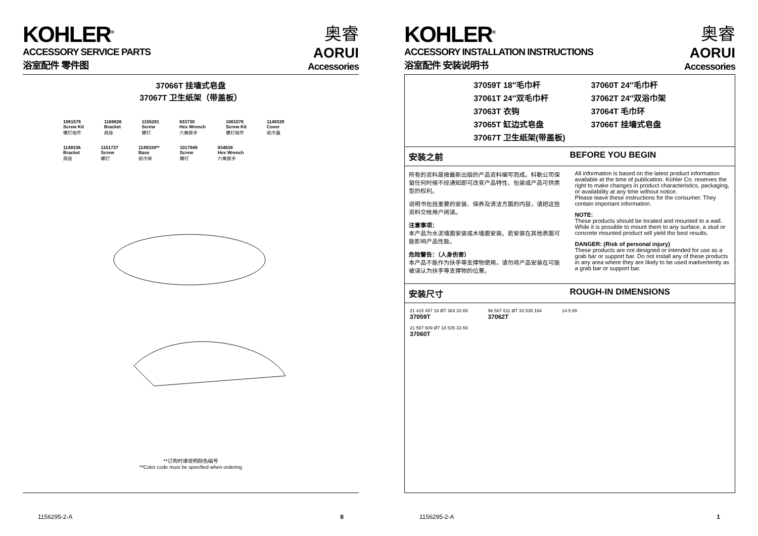KOHLER<sup>®</sup>
ACCESSORY SERVICE PARTS
浴室配件 零件图
奥睿
AORUI
Accessories
37066T 挂墙式皂盘
37067T 卫生纸架（带盖板）
1061576
Screw Kit
螺钉组件
1168826
Bracket
底座
1155281
Screw
螺钉
833730
Hex Wrench
六角扳手
1061576
Screw Kit
螺钉组件
1149339
Cover
纸巾盖
1149336
Bracket
底座
1151737
Screw
螺钉
1149338**
Base
纸巾架
1017949
Screw
螺钉
834638
Hex Wrench
六角扳手
**订购时请说明颜色编号
**Color code must be specified when ordering
1156295-2-A 8
KOHLER<sup>®</sup>
ACCESSORY INSTALLATION INSTRUCTIONS
浴室配件 安装说明书
奥睿
AORUI
Accessories
| 37059T 18″毛巾杆 | 37060T 24″毛巾杆 |
| 37061T 24″双毛巾杆 | 37062T 24″双浴巾架 |
| 37063T 衣钩 | 37064T 毛巾环 |
| 37065T 缸边式皂盘 | 37066T 挂墙式皂盘 |
| 37067T 卫生纸架(带盖板) | |
安装之前 BEFORE YOU BEGIN
所有的资料是按最新出版的产品资料编写而成。科勒公司保留任何时候不经通知即可改变产品特性、包装或产品可供类型的权利。
说明书包括重要的安装、保养及清洁方面的内容，请把这些资料交给用户阅读。
注意事项：
本产品为水泥墙面安装或木墙面安装。若安装在其他表面可能影响产品性能。
危险警告：（人身伤害）
本产品不能作为扶手等支撑物使用，请勿将产品安装在可能被误认为扶手等支撑物的位置。
All information is based on the latest product information available at the time of publication. Kohler Co. reserves the right to make changes in product characteristics, packaging, or availability at any time without notice.
Please leave these instructions for the consumer. They contain important information.
NOTE:
These products should be located and mounted to a wall. While it is possible to mount them to any surface, a stud or concrete mounted product will yield the best results.
DANGER: (Risk of personal injury)
These products are not designed or intended for use as a grab bar or support bar. Do not install any of these products in any area where they are likely to be used inadvertently as a grab bar or support bar.
安装尺寸 ROUGH-IN DIMENSIONS
21 415 457 18 Ø7 383 33 69
37059T
21 567 609 Ø7 18 535 33 69
37060T
96 567 611 Ø7 33 535 184
37062T
14.5 88
1156295-2-A 1